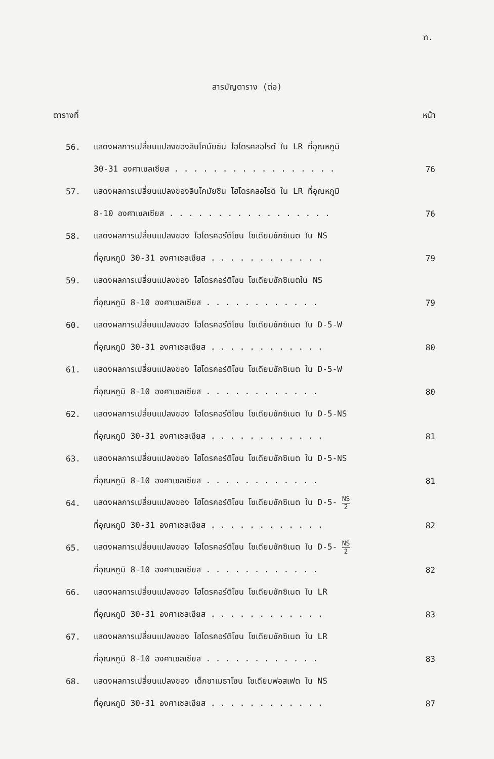ฑ.
สารบัญตาราง (ต่อ)
ตารางที่ หน้า
56. แสดงผลการเปลี่ยนแปลงของลินโคมัยซิน ไฮโดรคลอไรด์ ใน LR ที่อุณหภูมิ
30-31 องศาเซลเซียส . . . . . . . . . . . . . . . . . 76
57. แสดงผลการเปลี่ยนแปลงของลินโคมัยซิน ไฮโดรคลอไรด์ ใน LR ที่อุณหภูมิ
8-10 องศาเซลเซียส . . . . . . . . . . . . . . . . . 76
58. แสดงผลการเปลี่ยนแปลงของ ไฮโดรคอร์ติโซน โซเดียมซักซิเนต ใน NS
ที่อุณหภูมิ 30-31 องศาเซลเซียส . . . . . . . . . . . . 79
59. แสดงผลการเปลี่ยนแปลงของ ไฮโดรคอร์ติโซน โซเดียมซักซิเนตใน NS
ที่อุณหภูมิ 8-10 องศาเซลเซียส . . . . . . . . . . . . 79
60. แสดงผลการเปลี่ยนแปลงของ ไฮโดรคอร์ติโซน โซเดียมซักซิเนต ใน D-5-W
ที่อุณหภูมิ 30-31 องศาเซลเซียส . . . . . . . . . . . . 80
61. แสดงผลการเปลี่ยนแปลงของ ไฮโดรคอร์ติโซน โซเดียมซักซิเนต ใน D-5-W
ที่อุณหภูมิ 8-10 องศาเซลเซียส . . . . . . . . . . . . 80
62. แสดงผลการเปลี่ยนแปลงของ ไฮโดรคอร์ติโซน โซเดียมซักซิเนต ใน D-5-NS
ที่อุณหภูมิ 30-31 องศาเซลเซียส . . . . . . . . . . . . 81
63. แสดงผลการเปลี่ยนแปลงของ ไฮโดรคอร์ติโซน โซเดียมซักซิเนต ใน D-5-NS
ที่อุณหภูมิ 8-10 องศาเซลเซียส . . . . . . . . . . . . 81
64. แสดงผลการเปลี่ยนแปลงของ ไฮโดรคอร์ติโซน โซเดียมซักซิเนต ใน D-5- NS 2
ที่อุณหภูมิ 30-31 องศาเซลเซียส . . . . . . . . . . . . 82
65. แสดงผลการเปลี่ยนแปลงของ ไฮโดรคอร์ติโซน โซเดียมซักซิเนต ใน D-5- NS 2
ที่อุณหภูมิ 8-10 องศาเซลเซียส . . . . . . . . . . . . 82
66. แสดงผลการเปลี่ยนแปลงของ ไฮโดรคอร์ติโซน โซเดียมซักซิเนต ใน LR
ที่อุณหภูมิ 30-31 องศาเซลเซียส . . . . . . . . . . . . 83
67. แสดงผลการเปลี่ยนแปลงของ ไฮโดรคอร์ติโซน โซเดียมซักซิเนต ใน LR
ที่อุณหภูมิ 8-10 องศาเซลเซียส . . . . . . . . . . . . 83
68. แสดงผลการเปลี่ยนแปลงของ เด็กซาเมธาโซน โซเดียมฟอสเฟต ใน NS
ที่อุณหภูมิ 30-31 องศาเซลเซียส . . . . . . . . . . . . 87